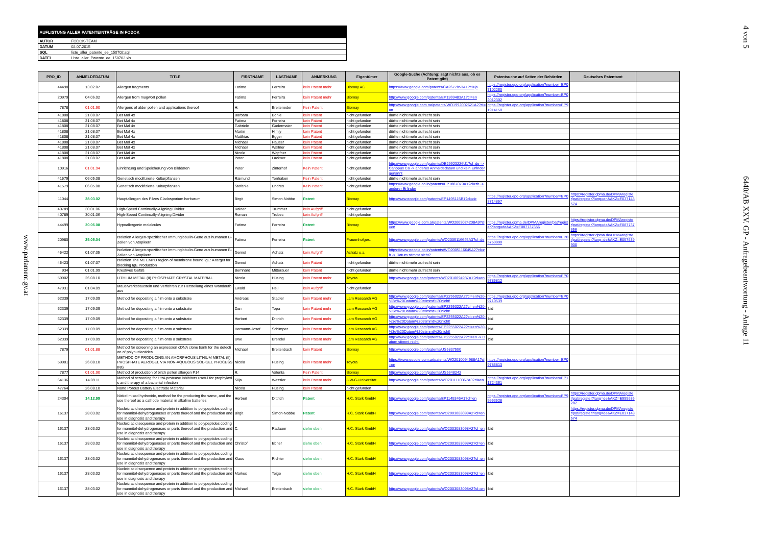www.parlament.gv.at
AUFLISTUNG ALLER PATENTEINTRÄGE IN FODOK
| AUTOR | FODOK-TEAM |
| DATUM | 02.07.2015 |
| SQL | liste_aller_patente_ee_150702.sql |
| DATEI | Liste_aller_Patente_ee_150702.xls |
| PRO_ID | ANMELDEDATUM | TITLE | FIRSTNAME | LASTNAME | ANMERKUNG | Eigentümer | Google-Suche (Achtung: sagt nichts aus, ob es Patent gibt) | Patentsuche auf Seiten der Behörden | Deutsches Patentamt | |
| --- | --- | --- | --- | --- | --- | --- | --- | --- | --- | --- |
| 44498 | 13.02.07 | Allergen fragments | Fatima | Ferreira | kein Patent mehr | Biomay AG | https://www.google.com/patents/CA2677853A1?cl=ja | https://register.epo.org/application?number=EP07102260 | | |
| 20979 | 04.06.02 | Allergen from mugwort pollen | Fatima | Ferreira | kein Patent mehr | Biomay | http://www.google.com/patents/EP1369483A1?cl=en | https://register.epo.org/application?number=EP02012302 | | |
| 7878 | 01.01.90 | Allergens of alder pollen and applications thereof | H. | Breiteneder | Kein Patent | Biomay | http://www.google.com.na/patents/WO1992002621A2?cl=un | https://register.epo.org/application?number=EP91914150 | | |
| 41808 | 21.08.07 | Bet Mal 4x | Barbara | Bohle | kein Patent | nicht gefunden | dürfte nicht mehr aufrecht sein | | | |
| 41808 | 21.08.07 | Bet Mal 4x | Fatima | Ferreira | kein Patent | nicht gefunden | dürfte nicht mehr aufrecht sein | | | |
| 41808 | 21.08.07 | Bet Mal 4x | Gabriele | Gadermaier | kein Patent | nicht gefunden | dürfte nicht mehr aufrecht sein | | | |
| 41808 | 21.08.07 | Bet Mal 4x | Martin | Himly | kein Patent | nicht gefunden | dürfte nicht mehr aufrecht sein | | | |
| 41808 | 21.08.07 | Bet Mal 4x | Matthias | Egger | kein Patent | nicht gefunden | dürfte nicht mehr aufrecht sein | | | |
| 41808 | 21.08.07 | Bet Mal 4x | Michael | Hauser | kein Patent | nicht gefunden | dürfte nicht mehr aufrecht sein | | | |
| 41808 | 21.08.07 | Bet Mal 4x | Michael | Wallner | kein Patent | nicht gefunden | dürfte nicht mehr aufrecht sein | | | |
| 41808 | 21.08.07 | Bet Mal 4x | Nicole | Wopfner | kein Patent | nicht gefunden | dürfte nicht mehr aufrecht sein | | | |
| 41808 | 21.08.07 | Bet Mal 4x | Peter | Lackner | kein Patent | nicht gefunden | dürfte nicht mehr aufrecht sein | | | |
| 10916 | 01.01.94 | Einrichtung und Speicherung von Bilddaten | Peter | Zinterhof | Kein Patent | nicht gefunden | http://www.google.com/patents/DE29923226U1?cl=de -> Canopus Co -> anderes Anmeldedatum und kein Erfinder genannt | | | |
| 41579 | 06.05.08 | Genetisch modifizierte Kulturpflanzen | Raimund | Tenhaken | Kein Patent | nicht gefunden | dürfte nicht mehr aufrecht sein | | | |
| 41579 | 06.05.08 | Genetisch modifizierte Kulturpflanzen | Stefanie | Endres | Kein Patent | nicht gefunden | https://www.google.co.in/patents/EP1887079A1?cl=zh -> anderer Erfinder | | | |
| 11044 | 28.03.02 | Hauptallergen des Pilzes Cladosporium herbarum | Birgit | Simon-Nobbe | Patent | Biomay | http://www.google.com/patents/EP1495115B1?cl=de | https://register.epo.org/application?number=EP03714857 | https://register.dpma.de/DPMAregister/pat/register?lang=en&AKZ=E037148574 | |
| 40789 | 30.01.06 | High-Speed Continually-Aligning Divider | Rainer | Trummer | kein Aufgriff | nicht gefunden | | | | |
| 40789 | 30.01.06 | High-Speed Continually-Aligning Divider | Roman | Trobec | kein Aufgriff | nicht gefunden | | | | |
| 44499 | 30.06.08 | Hypoallergenic molelcules | Fatima | Ferreira | Patent | Biomay | https://www.google.com.ar/patents/WO2009024208A9?cl=en | https://register.dpma.de/DPMAregister/pat/register?lang=de&AKZ=E087737656 | https://register.dpma.de/DPMAregister/pat/register?lang=de&AKZ=E087737656 | |
| 20980 | 25.05.04 | Isolation Allergen-spezifischer Immunglobulin-Gene aus humanen B-Zellen von Atopikern | Fatima | Ferreira | Patent | Frauenhofges. | http://www.google.com/patents/WO2005116645A3?cl=de | https://register.epo.org/application?number=EP05753990 | https://register.dpma.de/DPMAregister/pat/register?lang=de&AKZ=E057539900 | |
| 45422 | 01.07.05 | Isolation Allergen-spezifischer Immunglobulin-Gene aus humanen B-Zellen von Atopikern | Gernot | Achatz | kein Aufgriff | Achatz u.a. | https://www.google.co.in/patents/WO2005116645A2?cl=zh -> Datum stimmt nicht? | | | |
| 45423 | 01.07.07 | Isolation The M1 EMPD region of membrane bound IgE: A target for blocking IgE Production | Gernot | Achatz | kein Patent | nicht gefunden | dürfte nicht mehr aufrecht sein | | | |
| 934 | 01.01.99 | Kreatives Gefäß | Bernhard | Mitterauer | kein Patent | nicht gefunden | dürfte nicht mehr aufrecht sein | | | |
| 59902 | 26.08.10 | LITHIUM METAL (II) PHOSPHATE CRYSTAL MATERIAL | Nicola | Hüsing | kein Patent mehr | Toyota | http://www.google.com/patents/WO2010094987A1?cl=en | https://register.epo.org/application?number=EP09785812 | | |
| 47931 | 01.04.09 | Mauerwerksbaustein und Verfahren zur Herstellung eines Wandaufbaus | Ewald | Hejl | kein Aufgriff | nicht gefunden | | | | |
| 62339 | 17.09.09 | Method for depositing a film onto a substrate | Andreas | Stadler | kein Patent mehr | Lam Research AG | http://www.google.com/patents/EP2255022A2?cl=en%20-%3e%20Datum%20stimmt%20nicht! | https://register.epo.org/application?number=EP09719539 | | |
| 62339 | 17.09.09 | Method for depositing a film onto a substrate | Dan | Topa | kein Patent mehr | Lam Research AG | http://www.google.com/patents/EP2255022A2?cl=en%20-%3e%20Datum%20stimmt%20nicht! | ibid | | |
| 62339 | 17.09.09 | Method for depositing a film onto a substrate | Herbert | Dittrich | kein Patent mehr | Lam Research AG | http://www.google.com/patents/EP2255022A2?cl=en%20-%3e%20Datum%20stimmt%20nicht! | ibid | | |
| 62339 | 17.09.09 | Method for depositing a film onto a substrate | Hermann-Josef | Schimper | kein Patent mehr | Lam Research AG | http://www.google.com/patents/EP2255022A2?cl=en%20-%3e%20Datum%20stimmt%20nicht! | ibid | | |
| 62339 | 17.09.09 | Method for depositing a film onto a substrate | Uwe | Brendel | kein Patent mehr | Lam Research AG | http://www.google.com/patents/EP2255022A2?cl=en -> Datum stimmt nicht! | ibid | | |
| 7879 | 01.01.88 | Method for screening an expression cDNA clone bank for the detection of polynucleotides | Michael | Breitenbach | kein Patent | Biomay | http://www.google.com/patents/US5837550 | | | |
| 59901 | 26.08.10 | METHOD OF PRODUCING AN AMORPHOUS LITHIUM METAL (II) PHOSPHATE AEROGEL VIA NON-AQUEOUS SOL-GEL PROCESSING | Nicola | Hüsing | kein Patent mehr | Toyota | https://www.google.com.ar/patents/WO2010094988A1?cl=en | https://register.epo.org/application?number=EP09785813 | | |
| 7877 | 01.01.90 | Method of production of birch pollen allergen P14 | R. | Valenta | Kein Patent | Biomay | http://www.google.com/patents/US5648242 | | | |
| 64136 | 14.09.11 | Method of screening for HtrA protease inhibitors useful for prophylaxis and therapy of a bacterial infection | Silja | Wessler | kein Patent mehr | J-W-G-Universität | http://www.google.com/patents/WO2011110367A3?cl=en | https://register.epo.org/application?number=EP11724361 | | |
| 47764 | 26.08.10 | Nano Porous Battery Electrode Material | Nicola | Hüsing | kein Patent | nicht gefunden | | | | |
| 24304 | 14.12.99 | Nickel mixed hydroxide, method for the producing the same, and the use thereof as a cathode material in alkaline batteries | Herbert | Dittrich | Patent | H.C. Stark GmbH | http://www.google.com/patents/EP1145346A1?cl=en | https://register.epo.org/application?number=EP99963528 | https://register.dpma.de/DPMAregister/pat/register?lang=de&AKZ=E999635287 | |
| 16137 | 28.03.02 | Nucleic acid sequence and protein in addition to polypeptides coding for mannitol-dehydrogenases or parts thereof and the production and use in diagnosis and therapy | Birgit | Simon-Nobbe | Patent | H.C. Stark GmbH | http://www.google.com/patents/WO2003083098A2?cl=en | | https://register.dpma.de/DPMAregister/pat/register?lang=de&AKZ=E037148574 | |
| 16137 | 28.03.02 | Nucleic acid sequence and protein in addition to polypeptides coding for mannitol-dehydrogenases or parts thereof and the production and use in diagnosis and therapy | C. | Radauer | siehe oben | H.C. Stark GmbH | http://www.google.com/patents/WO2003083098A2?cl=en | ibid | | |
| 16137 | 28.03.02 | Nucleic acid sequence and protein in addition to polypeptides coding for mannitol-dehydrogenases or parts thereof and the production and use in diagnosis and therapy | Christof | Ebner | siehe oben | H.C. Stark GmbH | http://www.google.com/patents/WO2003083098A2?cl=en | ibid | | |
| 16137 | 28.03.02 | Nucleic acid sequence and protein in addition to polypeptides coding for mannitol-dehydrogenases or parts thereof and the production and use in diagnosis and therapy | Klaus | Richter | siehe oben | H.C. Stark GmbH | http://www.google.com/patents/WO2003083098A2?cl=en | ibid | | |
| 16137 | 28.03.02 | Nucleic acid sequence and protein in addition to polypeptides coding for mannitol-dehydrogenases or parts thereof and the production and use in diagnosis and therapy | Markus | Teige | siehe oben | H.C. Stark GmbH | http://www.google.com/patents/WO2003083098A2?cl=en | ibid | | |
| 16137 | 28.03.02 | Nucleic acid sequence and protein in addition to polypeptides coding for mannitol-dehydrogenases or parts thereof and the production and use in diagnosis and therapy | Michael | Breitenbach | siehe oben | H.C. Stark GmbH | http://www.google.com/patents/WO2003083098A2?cl=en | ibid | | |
4 von 5
6440/AB XXV. GP - Anfragebeantwortung - Anlage 11